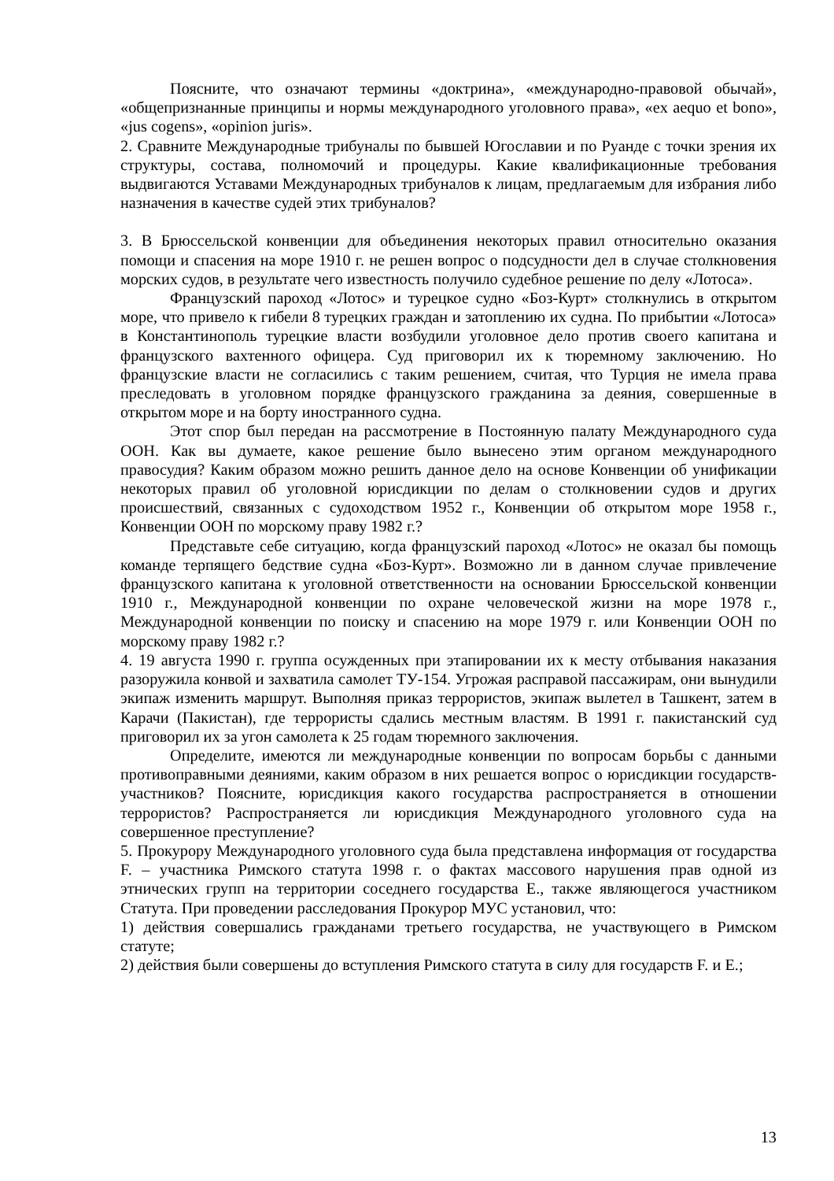Поясните, что означают термины «доктрина», «международно-правовой обычай», «общепризнанные принципы и нормы международного уголовного права», «ex aequo et bono», «jus cogens», «opinion juris».
2. Сравните Международные трибуналы по бывшей Югославии и по Руанде с точки зрения их структуры, состава, полномочий и процедуры. Какие квалификационные требования выдвигаются Уставами Международных трибуналов к лицам, предлагаемым для избрания либо назначения в качестве судей этих трибуналов?
3. В Брюссельской конвенции для объединения некоторых правил относительно оказания помощи и спасения на море 1910 г. не решен вопрос о подсудности дел в случае столкновения морских судов, в результате чего известность получило судебное решение по делу «Лотоса».
Французский пароход «Лотос» и турецкое судно «Боз-Курт» столкнулись в открытом море, что привело к гибели 8 турецких граждан и затоплению их судна. По прибытии «Лотоса» в Константинополь турецкие власти возбудили уголовное дело против своего капитана и французского вахтенного офицера. Суд приговорил их к тюремному заключению. Но французские власти не согласились с таким решением, считая, что Турция не имела права преследовать в уголовном порядке французского гражданина за деяния, совершенные в открытом море и на борту иностранного судна.
Этот спор был передан на рассмотрение в Постоянную палату Международного суда ООН. Как вы думаете, какое решение было вынесено этим органом международного правосудия? Каким образом можно решить данное дело на основе Конвенции об унификации некоторых правил об уголовной юрисдикции по делам о столкновении судов и других происшествий, связанных с судоходством 1952 г., Конвенции об открытом море 1958 г., Конвенции ООН по морскому праву 1982 г.?
Представьте себе ситуацию, когда французский пароход «Лотос» не оказал бы помощь команде терпящего бедствие судна «Боз-Курт». Возможно ли в данном случае привлечение французского капитана к уголовной ответственности на основании Брюссельской конвенции 1910 г., Международной конвенции по охране человеческой жизни на море 1978 г., Международной конвенции по поиску и спасению на море 1979 г. или Конвенции ООН по морскому праву 1982 г.?
4. 19 августа 1990 г. группа осужденных при этапировании их к месту отбывания наказания разоружила конвой и захватила самолет ТУ-154. Угрожая расправой пассажирам, они вынудили экипаж изменить маршрут. Выполняя приказ террористов, экипаж вылетел в Ташкент, затем в Карачи (Пакистан), где террористы сдались местным властям. В 1991 г. пакистанский суд приговорил их за угон самолета к 25 годам тюремного заключения.
Определите, имеются ли международные конвенции по вопросам борьбы с данными противоправными деяниями, каким образом в них решается вопрос о юрисдикции государств-участников? Поясните, юрисдикция какого государства распространяется в отношении террористов? Распространяется ли юрисдикция Международного уголовного суда на совершенное преступление?
5. Прокурору Международного уголовного суда была представлена информация от государства F. – участника Римского статута 1998 г. о фактах массового нарушения прав одной из этнических групп на территории соседнего государства E., также являющегося участником Статута. При проведении расследования Прокурор МУС установил, что:
1) действия совершались гражданами третьего государства, не участвующего в Римском статуте;
2) действия были совершены до вступления Римского статута в силу для государств F. и E.;
13